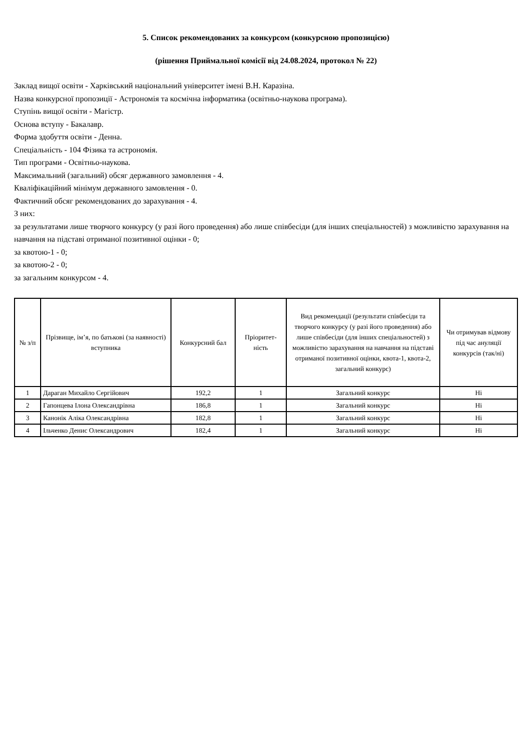5. Список рекомендованих за конкурсом (конкурсною пропозицією)
(рішення Приймальної комісії від 24.08.2024, протокол № 22)
Заклад вищої освіти - Харківський національний університет імені В.Н. Каразіна.
Назва конкурсної пропозиції - Астрономія та космічна інформатика (освітньо-наукова програма).
Ступінь вищої освіти - Магістр.
Основа вступу - Бакалавр.
Форма здобуття освіти - Денна.
Спеціальність - 104 Фізика та астрономія.
Тип програми - Освітньо-наукова.
Максимальний (загальний) обсяг державного замовлення - 4.
Кваліфікаційний мінімум державного замовлення - 0.
Фактичний обсяг рекомендованих до зарахування - 4.
З них:
за результатами лише творчого конкурсу (у разі його проведення) або лише співбесіди (для інших спеціальностей) з можливістю зарахування на навчання на підставі отриманої позитивної оцінки - 0;
за квотою-1 - 0;
за квотою-2 - 0;
за загальним конкурсом - 4.
| № з/п | Прізвище, ім’я, по батькові (за наявності) вступника | Конкурсний бал | Пріоритет-ність | Вид рекомендації (результати співбесіди та творчого конкурсу (у разі його проведення) або лише співбесіди (для інших спеціальностей) з можливістю зарахування на навчання на підставі отриманої позитивної оцінки, квота-1, квота-2, загальний конкурс) | Чи отримував відмову під час ануляції конкурсів (так/ні) |
| --- | --- | --- | --- | --- | --- |
| 1 | Дараган Михайло Сергійович | 192,2 | 1 | Загальний конкурс | Ні |
| 2 | Гапонцева Ілона Олександрівна | 186,8 | 1 | Загальний конкурс | Ні |
| 3 | Канонік Аліка Олександрівна | 182,8 | 1 | Загальний конкурс | Ні |
| 4 | Ільченко Денис Олександрович | 182,4 | 1 | Загальний конкурс | Ні |